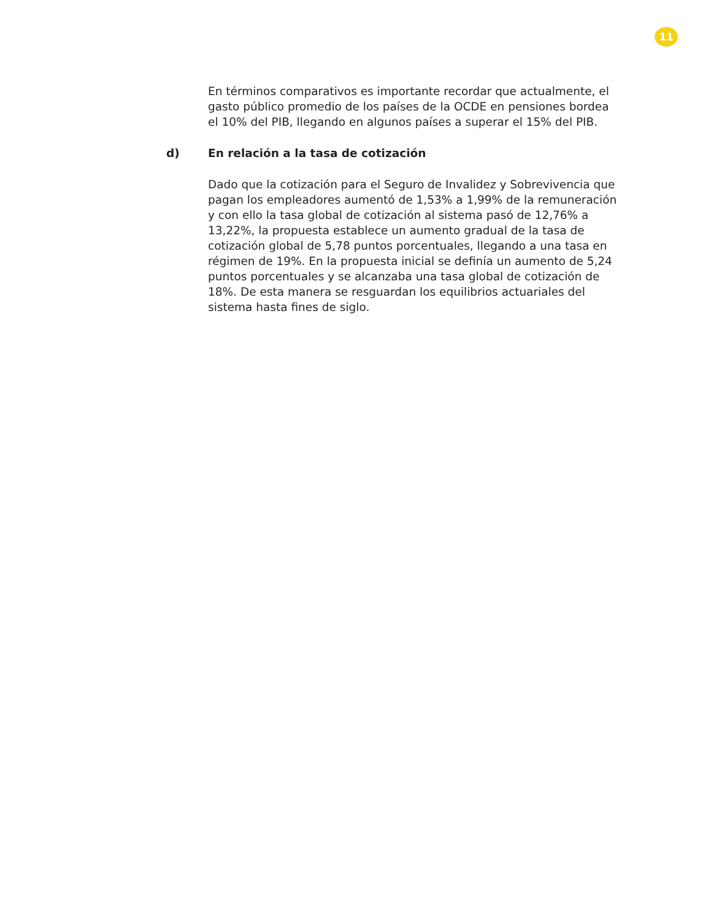11
En términos comparativos es importante recordar que actualmente, el gasto público promedio de los países de la OCDE en pensiones bordea el 10% del PIB, llegando en algunos países a superar el 15% del PIB.
d) En relación a la tasa de cotización
Dado que la cotización para el Seguro de Invalidez y Sobrevivencia que pagan los empleadores aumentó de 1,53% a 1,99% de la remuneración y con ello la tasa global de cotización al sistema pasó de 12,76% a 13,22%, la propuesta establece un aumento gradual de la tasa de cotización global de 5,78 puntos porcentuales, llegando a una tasa en régimen de 19%. En la propuesta inicial se definía un aumento de 5,24 puntos porcentuales y se alcanzaba una tasa global de cotización de 18%. De esta manera se resguardan los equilibrios actuariales del sistema hasta fines de siglo.